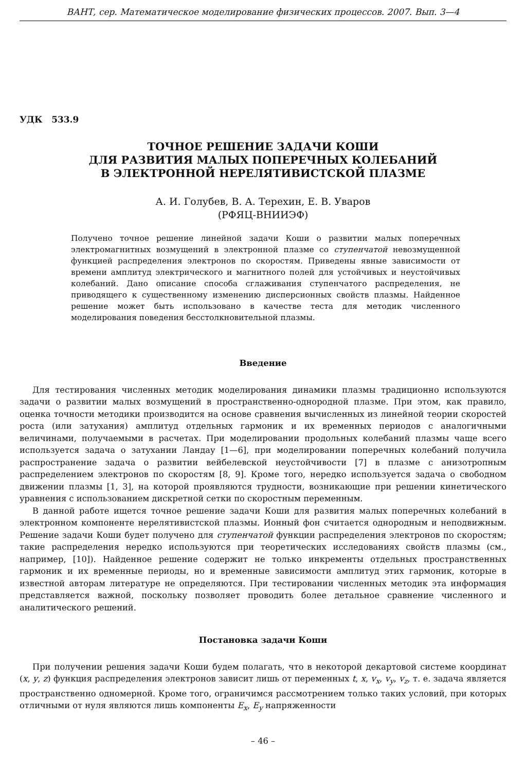ВАНТ, сер. Математическое моделирование физических процессов. 2007. Вып. 3—4
УДК 533.9
ТОЧНОЕ РЕШЕНИЕ ЗАДАЧИ КОШИ
ДЛЯ РАЗВИТИЯ МАЛЫХ ПОПЕРЕЧНЫХ КОЛЕБАНИЙ
В ЭЛЕКТРОННОЙ НЕРЕЛЯТИВИСТСКОЙ ПЛАЗМЕ
А. И. Голубев, В. А. Терехин, Е. В. Уваров
(РФЯЦ-ВНИИЭФ)
Получено точное решение линейной задачи Коши о развитии малых поперечных электромагнитных возмущений в электронной плазме со ступенчатой невозмущенной функцией распределения электронов по скоростям. Приведены явные зависимости от времени амплитуд электрического и магнитного полей для устойчивых и неустойчивых колебаний. Дано описание способа сглаживания ступенчатого распределения, не приводящего к существенному изменению дисперсионных свойств плазмы. Найденное решение может быть использовано в качестве теста для методик численного моделирования поведения бесстолкновительной плазмы.
Введение
Для тестирования численных методик моделирования динамики плазмы традиционно используются задачи о развитии малых возмущений в пространственно-однородной плазме. При этом, как правило, оценка точности методики производится на основе сравнения вычисленных из линейной теории скоростей роста (или затухания) амплитуд отдельных гармоник и их временных периодов с аналогичными величинами, получаемыми в расчетах. При моделировании продольных колебаний плазмы чаще всего используется задача о затухании Ландау [1—6], при моделировании поперечных колебаний получила распространение задача о развитии вейбелевской неустойчивости [7] в плазме с анизотропным распределением электронов по скоростям [8, 9]. Кроме того, нередко используется задача о свободном движении плазмы [1, 3], на которой проявляются трудности, возникающие при решении кинетического уравнения с использованием дискретной сетки по скоростным переменным.
В данной работе ищется точное решение задачи Коши для развития малых поперечных колебаний в электронном компоненте нерелятивистской плазмы. Ионный фон считается однородным и неподвижным. Решение задачи Коши будет получено для ступенчатой функции распределения электронов по скоростям; такие распределения нередко используются при теоретических исследованиях свойств плазмы (см., например, [10]). Найденное решение содержит не только инкременты отдельных пространственных гармоник и их временные периоды, но и временные зависимости амплитуд этих гармоник, которые в известной авторам литературе не определяются. При тестировании численных методик эта информация представляется важной, поскольку позволяет проводить более детальное сравнение численного и аналитического решений.
Постановка задачи Коши
При получении решения задачи Коши будем полагать, что в некоторой декартовой системе координат (x, y, z) функция распределения электронов зависит лишь от переменных t, x, v<sub>x</sub>, v<sub>y</sub>, v<sub>z</sub>, т. е. задача является пространственно одномерной. Кроме того, ограничимся рассмотрением только таких условий, при которых отличными от нуля являются лишь компоненты E<sub>x</sub>, E<sub>y</sub> напряженности
– 46 –